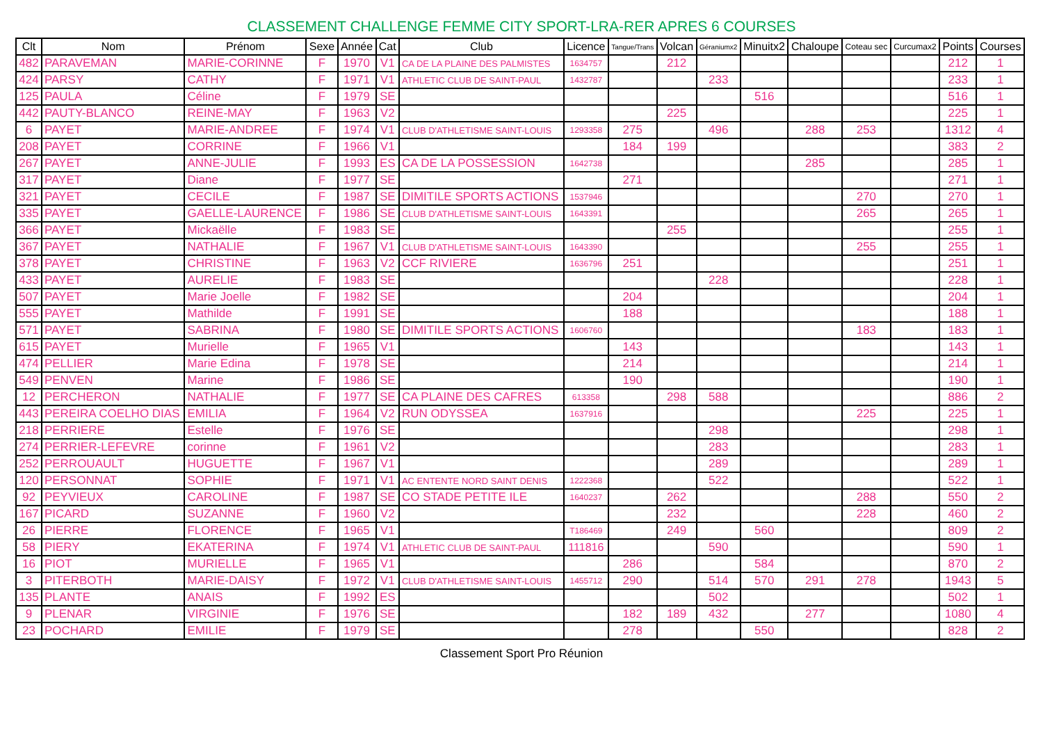CLASSEMENT CHALLENGE FEMME CITY SPORT-LRA-RER APRES 6 COURSES
| Clt | Nom | Prénom | Sexe | Année | Cat | Club | Licence | Tangue/Trans | Volcan | Géraniumx2 | Minuitx2 | Chaloupe | Coteau sec | Curcumax2 | Points | Courses |
| --- | --- | --- | --- | --- | --- | --- | --- | --- | --- | --- | --- | --- | --- | --- | --- | --- |
| 482 | PARAVEMAN | MARIE-CORINNE | F | 1970 | V1 | CA DE LA PLAINE DES PALMISTES | 1634757 | | 212 | | | | | | 212 | 1 |
| 424 | PARSY | CATHY | F | 1971 | V1 | ATHLETIC CLUB DE SAINT-PAUL | 1432787 | | | 233 | | | | | 233 | 1 |
| 125 | PAULA | Céline | F | 1979 | SE | | | | | | 516 | | | | 516 | 1 |
| 442 | PAUTY-BLANCO | REINE-MAY | F | 1963 | V2 | | | | 225 | | | | | | 225 | 1 |
| 6 | PAYET | MARIE-ANDREE | F | 1974 | V1 | CLUB D'ATHLETISME SAINT-LOUIS | 1293358 | 275 | | 496 | | 288 | 253 | | 1312 | 4 |
| 208 | PAYET | CORRINE | F | 1966 | V1 | | | 184 | 199 | | | | | | 383 | 2 |
| 267 | PAYET | ANNE-JULIE | F | 1993 | ES | CA DE LA POSSESSION | 1642738 | | | | | 285 | | | 285 | 1 |
| 317 | PAYET | Diane | F | 1977 | SE | | | 271 | | | | | | | 271 | 1 |
| 321 | PAYET | CECILE | F | 1987 | SE | DIMITILE SPORTS ACTIONS | 1537946 | | | | | | 270 | | 270 | 1 |
| 335 | PAYET | GAELLE-LAURENCE | F | 1986 | SE | CLUB D'ATHLETISME SAINT-LOUIS | 1643391 | | | | | | 265 | | 265 | 1 |
| 366 | PAYET | Mickaëlle | F | 1983 | SE | | | | 255 | | | | | | 255 | 1 |
| 367 | PAYET | NATHALIE | F | 1967 | V1 | CLUB D'ATHLETISME SAINT-LOUIS | 1643390 | | | | | | 255 | | 255 | 1 |
| 378 | PAYET | CHRISTINE | F | 1963 | V2 | CCF RIVIERE | 1636796 | 251 | | | | | | | 251 | 1 |
| 433 | PAYET | AURELIE | F | 1983 | SE | | | | | 228 | | | | | 228 | 1 |
| 507 | PAYET | Marie Joelle | F | 1982 | SE | | | 204 | | | | | | | 204 | 1 |
| 555 | PAYET | Mathilde | F | 1991 | SE | | | 188 | | | | | | | 188 | 1 |
| 571 | PAYET | SABRINA | F | 1980 | SE | DIMITILE SPORTS ACTIONS | 1606760 | | | | | | 183 | | 183 | 1 |
| 615 | PAYET | Murielle | F | 1965 | V1 | | | 143 | | | | | | | 143 | 1 |
| 474 | PELLIER | Marie Edina | F | 1978 | SE | | | 214 | | | | | | | 214 | 1 |
| 549 | PENVEN | Marine | F | 1986 | SE | | | 190 | | | | | | | 190 | 1 |
| 12 | PERCHERON | NATHALIE | F | 1977 | SE | CA PLAINE DES CAFRES | 613358 | | 298 | 588 | | | | | 886 | 2 |
| 443 | PEREIRA COELHO DIAS | EMILIA | F | 1964 | V2 | RUN ODYSSEA | 1637916 | | | | | | 225 | | 225 | 1 |
| 218 | PERRIERE | Estelle | F | 1976 | SE | | | | | 298 | | | | | 298 | 1 |
| 274 | PERRIER-LEFEVRE | corinne | F | 1961 | V2 | | | | | 283 | | | | | 283 | 1 |
| 252 | PERROUAULT | HUGUETTE | F | 1967 | V1 | | | | | 289 | | | | | 289 | 1 |
| 120 | PERSONNAT | SOPHIE | F | 1971 | V1 | AC ENTENTE NORD SAINT DENIS | 1222368 | | | 522 | | | | | 522 | 1 |
| 92 | PEYVIEUX | CAROLINE | F | 1987 | SE | CO STADE PETITE ILE | 1640237 | | 262 | | | | 288 | | 550 | 2 |
| 167 | PICARD | SUZANNE | F | 1960 | V2 | | | | 232 | | | | 228 | | 460 | 2 |
| 26 | PIERRE | FLORENCE | F | 1965 | V1 | | T186469 | | 249 | | 560 | | | | 809 | 2 |
| 58 | PIERY | EKATERINA | F | 1974 | V1 | ATHLETIC CLUB DE SAINT-PAUL | 111816 | | | 590 | | | | | 590 | 1 |
| 16 | PIOT | MURIELLE | F | 1965 | V1 | | | 286 | | | 584 | | | | 870 | 2 |
| 3 | PITERBOTH | MARIE-DAISY | F | 1972 | V1 | CLUB D'ATHLETISME SAINT-LOUIS | 1455712 | 290 | | 514 | 570 | 291 | 278 | | 1943 | 5 |
| 135 | PLANTE | ANAIS | F | 1992 | ES | | | | | 502 | | | | | 502 | 1 |
| 9 | PLENAR | VIRGINIE | F | 1976 | SE | | | 182 | 189 | 432 | | 277 | | | 1080 | 4 |
| 23 | POCHARD | EMILIE | F | 1979 | SE | | | 278 | | | 550 | | | | 828 | 2 |
Classement Sport Pro Réunion